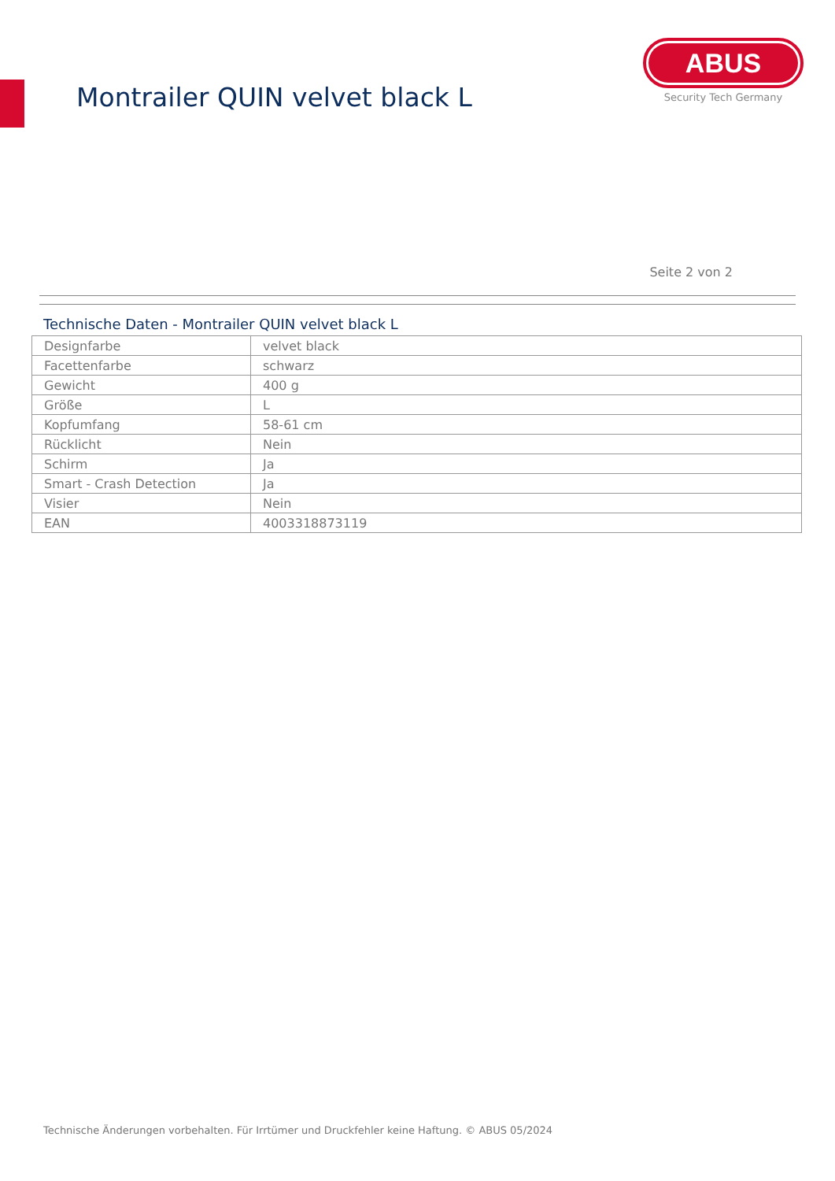Montrailer QUIN velvet black L
ABUS
Security Tech Germany
Seite 2 von 2
Technische Daten - Montrailer QUIN velvet black L
| Designfarbe | velvet black |
| Facettenfarbe | schwarz |
| Gewicht | 400 g |
| Größe | L |
| Kopfumfang | 58-61 cm |
| Rücklicht | Nein |
| Schirm | Ja |
| Smart - Crash Detection | Ja |
| Visier | Nein |
| EAN | 4003318873119 |
Technische Änderungen vorbehalten. Für Irrtümer und Druckfehler keine Haftung. © ABUS 05/2024